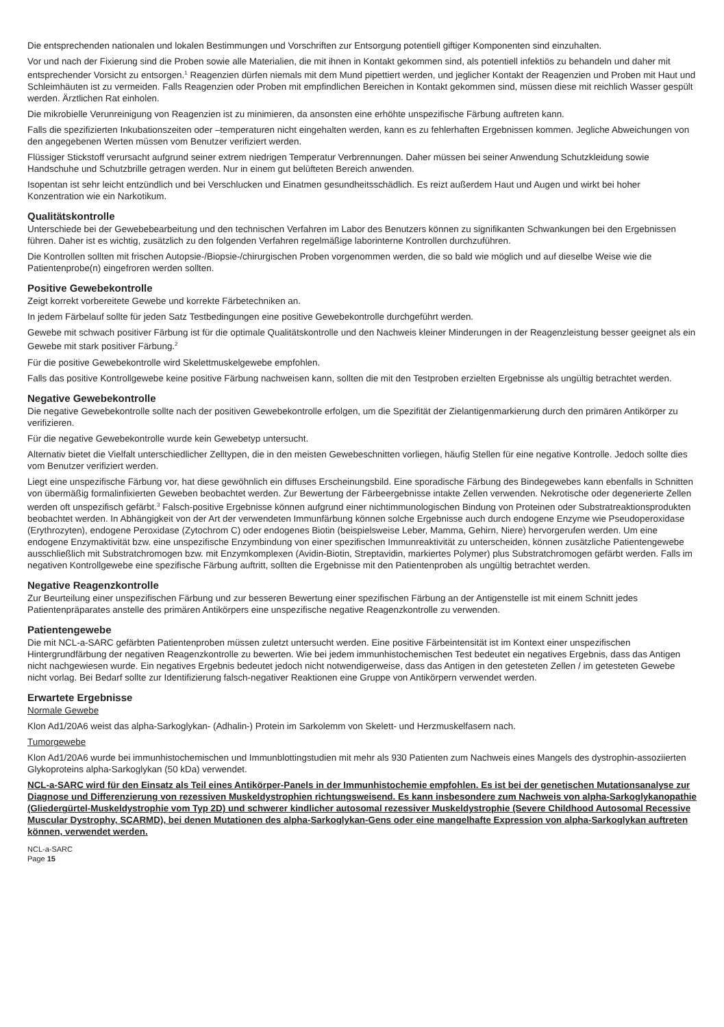Die entsprechenden nationalen und lokalen Bestimmungen und Vorschriften zur Entsorgung potentiell giftiger Komponenten sind einzuhalten.
Vor und nach der Fixierung sind die Proben sowie alle Materialien, die mit ihnen in Kontakt gekommen sind, als potentiell infektiös zu behandeln und daher mit entsprechender Vorsicht zu entsorgen.<sup>1</sup> Reagenzien dürfen niemals mit dem Mund pipettiert werden, und jeglicher Kontakt der Reagenzien und Proben mit Haut und Schleimhäuten ist zu vermeiden. Falls Reagenzien oder Proben mit empfindlichen Bereichen in Kontakt gekommen sind, müssen diese mit reichlich Wasser gespült werden. Ärztlichen Rat einholen.
Die mikrobielle Verunreinigung von Reagenzien ist zu minimieren, da ansonsten eine erhöhte unspezifische Färbung auftreten kann.
Falls die spezifizierten Inkubationszeiten oder –temperaturen nicht eingehalten werden, kann es zu fehlerhaften Ergebnissen kommen. Jegliche Abweichungen von den angegebenen Werten müssen vom Benutzer verifiziert werden.
Flüssiger Stickstoff verursacht aufgrund seiner extrem niedrigen Temperatur Verbrennungen. Daher müssen bei seiner Anwendung Schutzkleidung sowie Handschuhe und Schutzbrille getragen werden. Nur in einem gut belüfteten Bereich anwenden.
Isopentan ist sehr leicht entzündlich und bei Verschlucken und Einatmen gesundheitsschädlich. Es reizt außerdem Haut und Augen und wirkt bei hoher Konzentration wie ein Narkotikum.
Qualitätskontrolle
Unterschiede bei der Gewebebearbeitung und den technischen Verfahren im Labor des Benutzers können zu signifikanten Schwankungen bei den Ergebnissen führen. Daher ist es wichtig, zusätzlich zu den folgenden Verfahren regelmäßige laborinterne Kontrollen durchzuführen.
Die Kontrollen sollten mit frischen Autopsie-/Biopsie-/chirurgischen Proben vorgenommen werden, die so bald wie möglich und auf dieselbe Weise wie die Patientenprobe(n) eingefroren werden sollten.
Positive Gewebekontrolle
Zeigt korrekt vorbereitete Gewebe und korrekte Färbetechniken an.
In jedem Färbelauf sollte für jeden Satz Testbedingungen eine positive Gewebekontrolle durchgeführt werden.
Gewebe mit schwach positiver Färbung ist für die optimale Qualitätskontrolle und den Nachweis kleiner Minderungen in der Reagenzleistung besser geeignet als ein Gewebe mit stark positiver Färbung.<sup>2</sup>
Für die positive Gewebekontrolle wird Skelettmuskelgewebe empfohlen.
Falls das positive Kontrollgewebe keine positive Färbung nachweisen kann, sollten die mit den Testproben erzielten Ergebnisse als ungültig betrachtet werden.
Negative Gewebekontrolle
Die negative Gewebekontrolle sollte nach der positiven Gewebekontrolle erfolgen, um die Spezifität der Zielantigenmarkierung durch den primären Antikörper zu verifizieren.
Für die negative Gewebekontrolle wurde kein Gewebetyp untersucht.
Alternativ bietet die Vielfalt unterschiedlicher Zelltypen, die in den meisten Gewebeschnitten vorliegen, häufig Stellen für eine negative Kontrolle. Jedoch sollte dies vom Benutzer verifiziert werden.
Liegt eine unspezifische Färbung vor, hat diese gewöhnlich ein diffuses Erscheinungsbild. Eine sporadische Färbung des Bindegewebes kann ebenfalls in Schnitten von übermäßig formalinfixierten Geweben beobachtet werden. Zur Bewertung der Färbeergebnisse intakte Zellen verwenden. Nekrotische oder degenerierte Zellen werden oft unspezifisch gefärbt.<sup>3</sup> Falsch-positive Ergebnisse können aufgrund einer nichtimmunologischen Bindung von Proteinen oder Substratreaktionsprodukten beobachtet werden. In Abhängigkeit von der Art der verwendeten Immunfärbung können solche Ergebnisse auch durch endogene Enzyme wie Pseudoperoxidase (Erythrozyten), endogene Peroxidase (Zytochrom C) oder endogenes Biotin (beispielsweise Leber, Mamma, Gehirn, Niere) hervorgerufen werden. Um eine endogene Enzymaktivität bzw. eine unspezifische Enzymbindung von einer spezifischen Immunreaktivität zu unterscheiden, können zusätzliche Patientengewebe ausschließlich mit Substratchromogen bzw. mit Enzymkomplexen (Avidin-Biotin, Streptavidin, markiertes Polymer) plus Substratchromogen gefärbt werden. Falls im negativen Kontrollgewebe eine spezifische Färbung auftritt, sollten die Ergebnisse mit den Patientenproben als ungültig betrachtet werden.
Negative Reagenzkontrolle
Zur Beurteilung einer unspezifischen Färbung und zur besseren Bewertung einer spezifischen Färbung an der Antigenstelle ist mit einem Schnitt jedes Patientenpräparates anstelle des primären Antikörpers eine unspezifische negative Reagenzkontrolle zu verwenden.
Patientengewebe
Die mit NCL-a-SARC gefärbten Patientenproben müssen zuletzt untersucht werden. Eine positive Färbeintensität ist im Kontext einer unspezifischen Hintergrundfärbung der negativen Reagenzkontrolle zu bewerten. Wie bei jedem immunhistochemischen Test bedeutet ein negatives Ergebnis, dass das Antigen nicht nachgewiesen wurde. Ein negatives Ergebnis bedeutet jedoch nicht notwendigerweise, dass das Antigen in den getesteten Zellen / im getesteten Gewebe nicht vorlag. Bei Bedarf sollte zur Identifizierung falsch-negativer Reaktionen eine Gruppe von Antikörpern verwendet werden.
Erwartete Ergebnisse
Normale Gewebe
Klon Ad1/20A6 weist das alpha-Sarkoglykan- (Adhalin-) Protein im Sarkolemm von Skelett- und Herzmuskelfasern nach.
Tumorgewebe
Klon Ad1/20A6 wurde bei immunhistochemischen und Immunblottingstudien mit mehr als 930 Patienten zum Nachweis eines Mangels des dystrophin-assoziierten Glykoproteins alpha-Sarkoglykan (50 kDa) verwendet.
NCL-a-SARC wird für den Einsatz als Teil eines Antikörper-Panels in der Immunhistochemie empfohlen. Es ist bei der genetischen Mutationsanalyse zur Diagnose und Differenzierung von rezessiven Muskeldystrophien richtungsweisend. Es kann insbesondere zum Nachweis von alpha-Sarkoglykanopathie (Gliedergürtel-Muskeldystrophie vom Typ 2D) und schwerer kindlicher autosomal rezessiver Muskeldystrophie (Severe Childhood Autosomal Recessive Muscular Dystrophy, SCARMD), bei denen Mutationen des alpha-Sarkoglykan-Gens oder eine mangelhafte Expression von alpha-Sarkoglykan auftreten können, verwendet werden.
NCL-a-SARC
Page 15